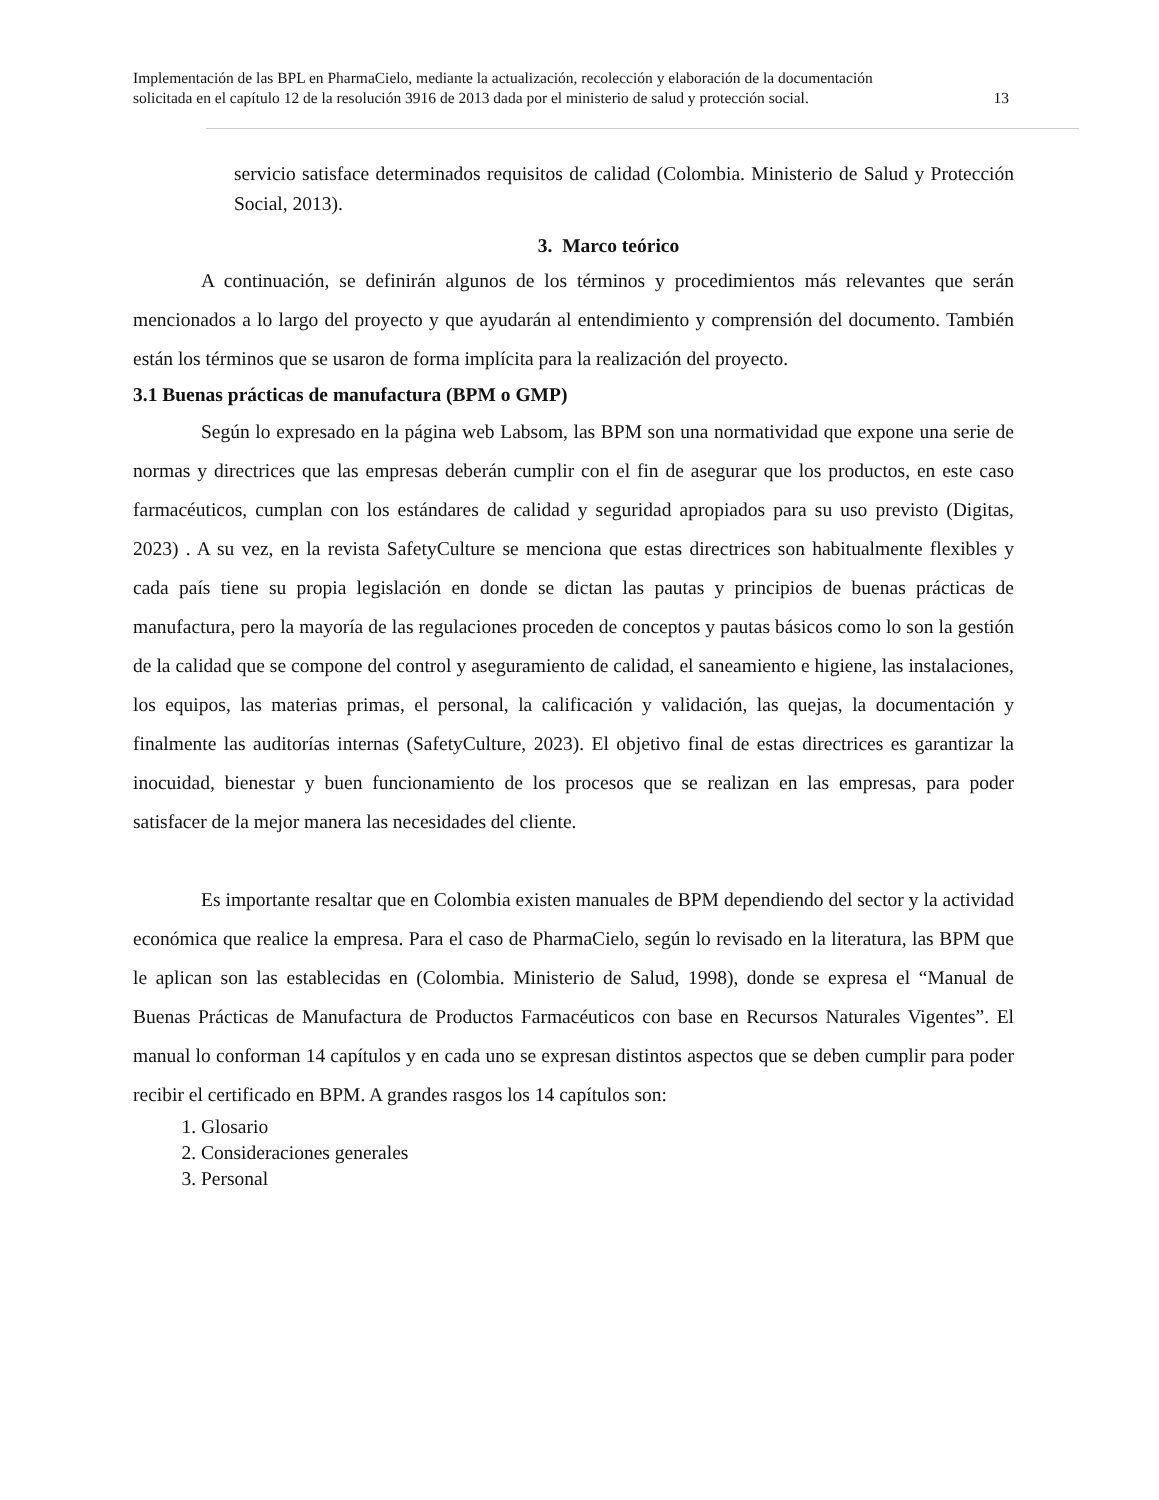Implementación de las BPL en PharmaCielo, mediante la actualización, recolección y elaboración de la documentación
solicitada en el capítulo 12 de la resolución 3916 de 2013 dada por el ministerio de salud y protección social. 13
servicio satisface determinados requisitos de calidad (Colombia. Ministerio de Salud y Protección Social, 2013).
3. Marco teórico
A continuación, se definirán algunos de los términos y procedimientos más relevantes que serán mencionados a lo largo del proyecto y que ayudarán al entendimiento y comprensión del documento. También están los términos que se usaron de forma implícita para la realización del proyecto.
3.1 Buenas prácticas de manufactura (BPM o GMP)
Según lo expresado en la página web Labsom, las BPM son una normatividad que expone una serie de normas y directrices que las empresas deberán cumplir con el fin de asegurar que los productos, en este caso farmacéuticos, cumplan con los estándares de calidad y seguridad apropiados para su uso previsto (Digitas, 2023) . A su vez, en la revista SafetyCulture se menciona que estas directrices son habitualmente flexibles y cada país tiene su propia legislación en donde se dictan las pautas y principios de buenas prácticas de manufactura, pero la mayoría de las regulaciones proceden de conceptos y pautas básicos como lo son la gestión de la calidad que se compone del control y aseguramiento de calidad, el saneamiento e higiene, las instalaciones, los equipos, las materias primas, el personal, la calificación y validación, las quejas, la documentación y finalmente las auditorías internas (SafetyCulture, 2023). El objetivo final de estas directrices es garantizar la inocuidad, bienestar y buen funcionamiento de los procesos que se realizan en las empresas, para poder satisfacer de la mejor manera las necesidades del cliente.
Es importante resaltar que en Colombia existen manuales de BPM dependiendo del sector y la actividad económica que realice la empresa. Para el caso de PharmaCielo, según lo revisado en la literatura, las BPM que le aplican son las establecidas en (Colombia. Ministerio de Salud, 1998), donde se expresa el “Manual de Buenas Prácticas de Manufactura de Productos Farmacéuticos con base en Recursos Naturales Vigentes”. El manual lo conforman 14 capítulos y en cada uno se expresan distintos aspectos que se deben cumplir para poder recibir el certificado en BPM. A grandes rasgos los 14 capítulos son:
1. Glosario
2. Consideraciones generales
3. Personal